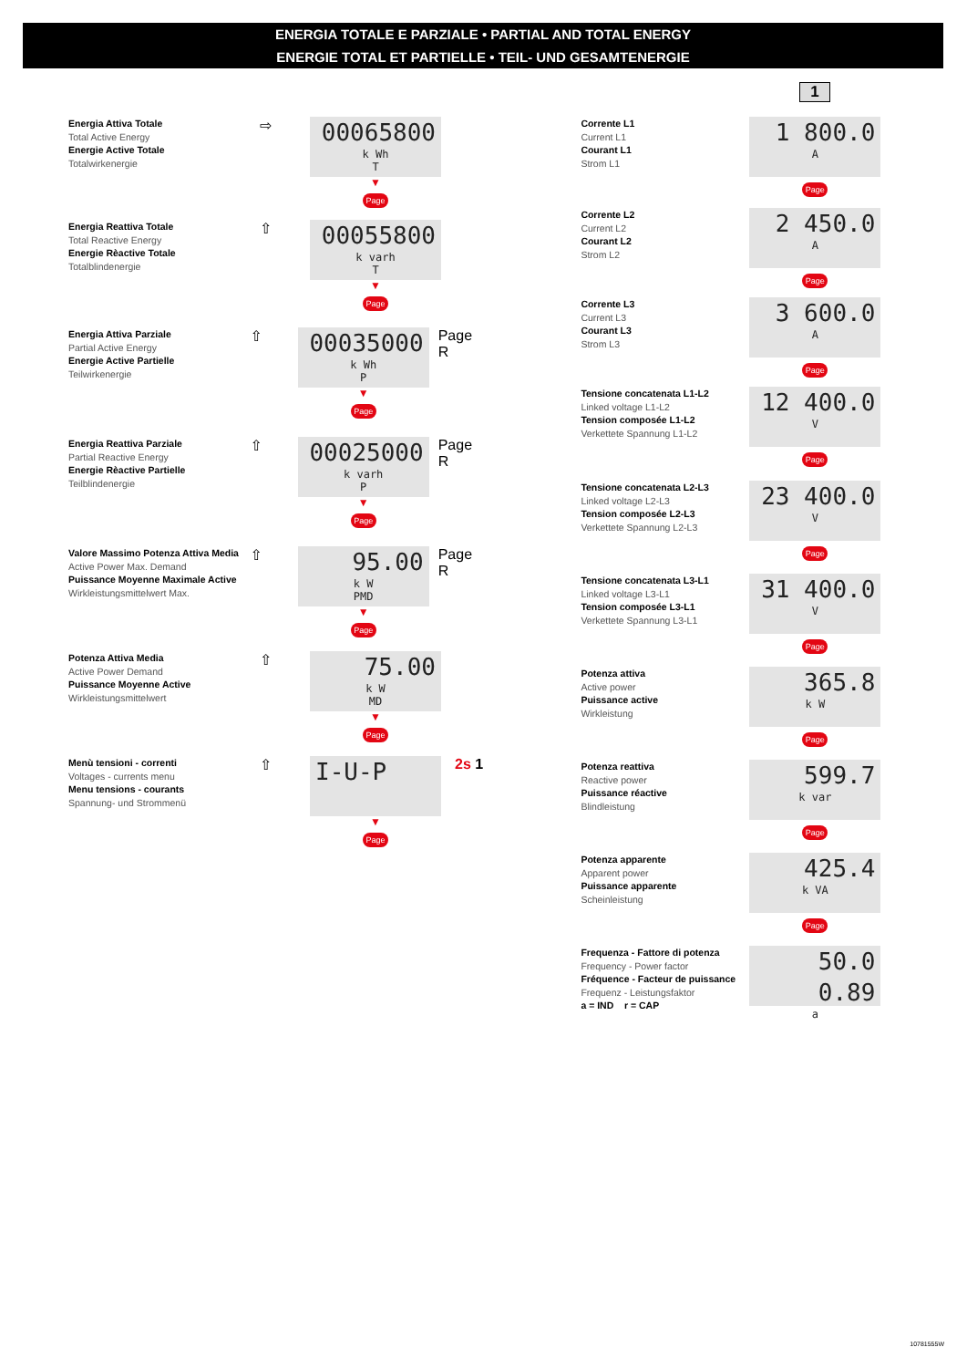ENERGIA TOTALE E PARZIALE • PARTIAL AND TOTAL ENERGY
ENERGIE TOTAL ET PARTIELLE • TEIL- UND GESAMTENERGIE
1
Energia Attiva Totale
Total Active Energy
Energie Active Totale
Totalwirkenergie
⇨
00065800
k Wh
T
▼
Page
Energia Reattiva Totale
Total Reactive Energy
Energie Rèactive Totale
Totalblindenergie
⇧
00055800
k varh
T
▼
Page
Energia Attiva Parziale
Partial Active Energy
Energie Active Partielle
Teilwirkenergie
⇧
00035000
k Wh
P
▼
Page
Page R
Energia Reattiva Parziale
Partial Reactive Energy
Energie Rèactive Partielle
Teilblindenergie
⇧
00025000
k varh
P
▼
Page
Page R
Valore Massimo Potenza Attiva Media
Active Power Max. Demand
Puissance Moyenne Maximale Active
Wirkleistungsmittelwert Max.
⇧
95.00
k W
PMD
▼
Page
Page R
Potenza Attiva Media
Active Power Demand
Puissance Moyenne Active
Wirkleistungsmittelwert
⇧
75.00
k W
MD
▼
Page
Menù tensioni - correnti
Voltages - currents menu
Menu tensions - courants
Spannung- und Strommenü
⇧
I-U-P
▼
Page
2s 1
Corrente L1
Current L1
Courant L1
Strom L1
1 800.0
A
Page
Corrente L2
Current L2
Courant L2
Strom L2
2 450.0
A
Page
Corrente L3
Current L3
Courant L3
Strom L3
3 600.0
A
Page
Tensione concatenata L1-L2
Linked voltage L1-L2
Tension composée L1-L2
Verkettete Spannung L1-L2
12 400.0
V
Page
Tensione concatenata L2-L3
Linked voltage L2-L3
Tension composée L2-L3
Verkettete Spannung L2-L3
23 400.0
V
Page
Tensione concatenata L3-L1
Linked voltage L3-L1
Tension composée L3-L1
Verkettete Spannung L3-L1
31 400.0
V
Page
Potenza attiva
Active power
Puissance active
Wirkleistung
365.8
k W
Page
Potenza reattiva
Reactive power
Puissance réactive
Blindleistung
599.7
k var
Page
Potenza apparente
Apparent power
Puissance apparente
Scheinleistung
425.4
k VA
Page
Frequenza - Fattore di potenza
Frequency - Power factor
Fréquence - Facteur de puissance
Frequenz - Leistungsfaktor
a = IND r = CAP
50.0 0.89
a
10781555W